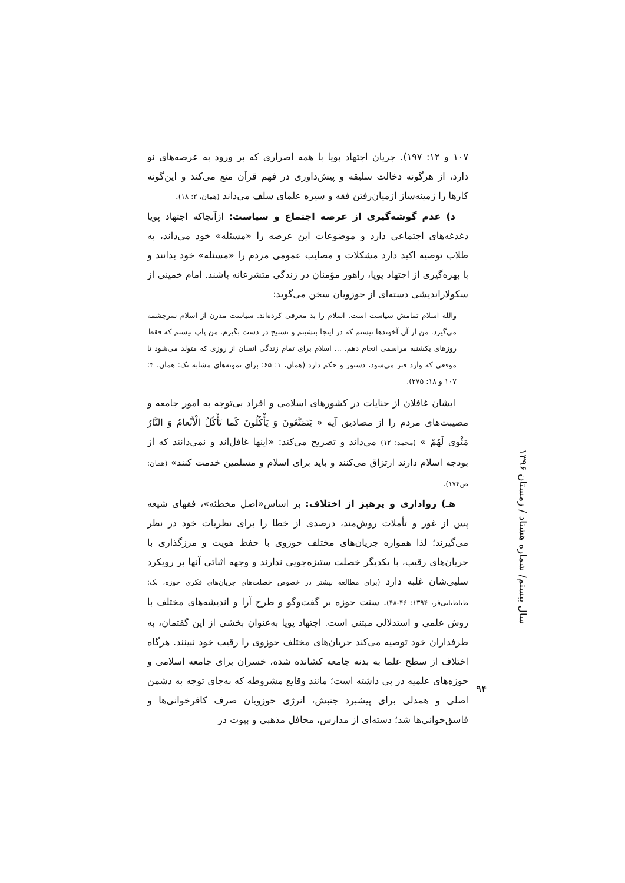۱۰۷ و ۱۲: ۱۹۷). جریان اجتهاد پویا با همه اصراری که بر ورود به عرصه‌های نو دارد، از هرگونه دخالت سلیقه و پیش‌داوری در فهم قرآن منع می‌کند و این‌گونه کارها را زمینه‌ساز ازمیان‌رفتن فقه و سیره علمای سلف می‌داند (همان، ۲: ۱۸).
د) عدم گوشه‌گیری از عرصه اجتماع و سیاست: ازآنجاکه اجتهاد پویا دغدغه‌های اجتماعی دارد و موضوعات این عرصه را «مسئله» خود می‌داند، به طلاب توصیه اکید دارد مشکلات و مصایب عمومی مردم را «مسئله» خود بدانند و با بهره‌گیری از اجتهاد پویا، راهور مؤمنان در زندگی متشرعانه باشند. امام خمینی از سکولاراندیشی دسته‌ای از حوزویان سخن می‌گوید:
والله اسلام تمامش سیاست است. اسلام را بد معرفی کرده‌اند. سیاست مدرن از اسلام سرچشمه می‌گیرد. من از آن آخوندها نیستم که در اینجا بنشینم و تسبیح در دست بگیرم. من پاپ نیستم که فقط روزهای یکشنبه مراسمی انجام دهم. ... اسلام برای تمام زندگی انسان از روزی که متولد می‌شود تا موقعی که وارد قبر می‌شود، دستور و حکم دارد (همان، ۱: ۶۵؛ برای نمونه‌های مشابه نک: همان، ۴: ۱۰۷ و ۱۸: ۲۷۵).
ایشان غافلان از جنایات در کشورهای اسلامی و افراد بی‌توجه به امور جامعه و مصیبت‌های مردم را از مصادیق آیه « يَتَمَتَّعُونَ وَ يَأْكُلُونَ كَما تَأْكُلُ الْأَنْعامُ وَ النَّارُ مَثْوى لَهُمْ » (محمد: ۱۲) می‌داند و تصریح می‌کند: «اینها غافل‌اند و نمی‌دانند که از بودجه اسلام دارند ارتزاق می‌کنند و باید برای اسلام و مسلمین خدمت کنند» (همان: ص۱۷۴).
هـ) رواداری و پرهیز از اختلاف: بر اساس«اصل مخطئه»، فقهای شیعه پس از غور و تأملات روش‌مند، درصدی از خطا را برای نظریات خود در نظر می‌گیرند؛ لذا همواره جریان‌های مختلف حوزوی با حفظ هویت و مرزگذاری با جریان‌های رقیب، با یکدیگر خصلت ستیزه‌جویی ندارند و وجهه اثباتی آنها بر رویکرد سلبی‌شان غلبه دارد (برای مطالعه بیشتر در خصوص خصلت‌های جریان‌های فکری حوزه، نک: طباطبایی‌فر، ۱۳۹۴: ۴۶-۴۸). سنت حوزه بر گفت‌وگو و طرح آرا و اندیشه‌های مختلف با روش علمی و استدلالی مبتنی است. اجتهاد پویا به‌عنوان بخشی از این گفتمان، به طرفداران خود توصیه می‌کند جریان‌های مختلف حوزوی را رقیب خود نبینند. هرگاه اختلاف از سطح علما به بدنه جامعه کشانده شده، خسران برای جامعه اسلامی و حوزه‌های علمیه در پی داشته است؛ مانند وقایع مشروطه که به‌جای توجه به دشمن اصلی و همدلی برای پیشبرد جنبش، انرژی حوزویان صرف کافرخوانی‌ها و فاسق‌خوانی‌ها شد؛ دسته‌ای از مدارس، محافل مذهبی و بیوت در
سال بیستم/ شماره هشتاد / زمستان ۱۳۹۶
۹۴